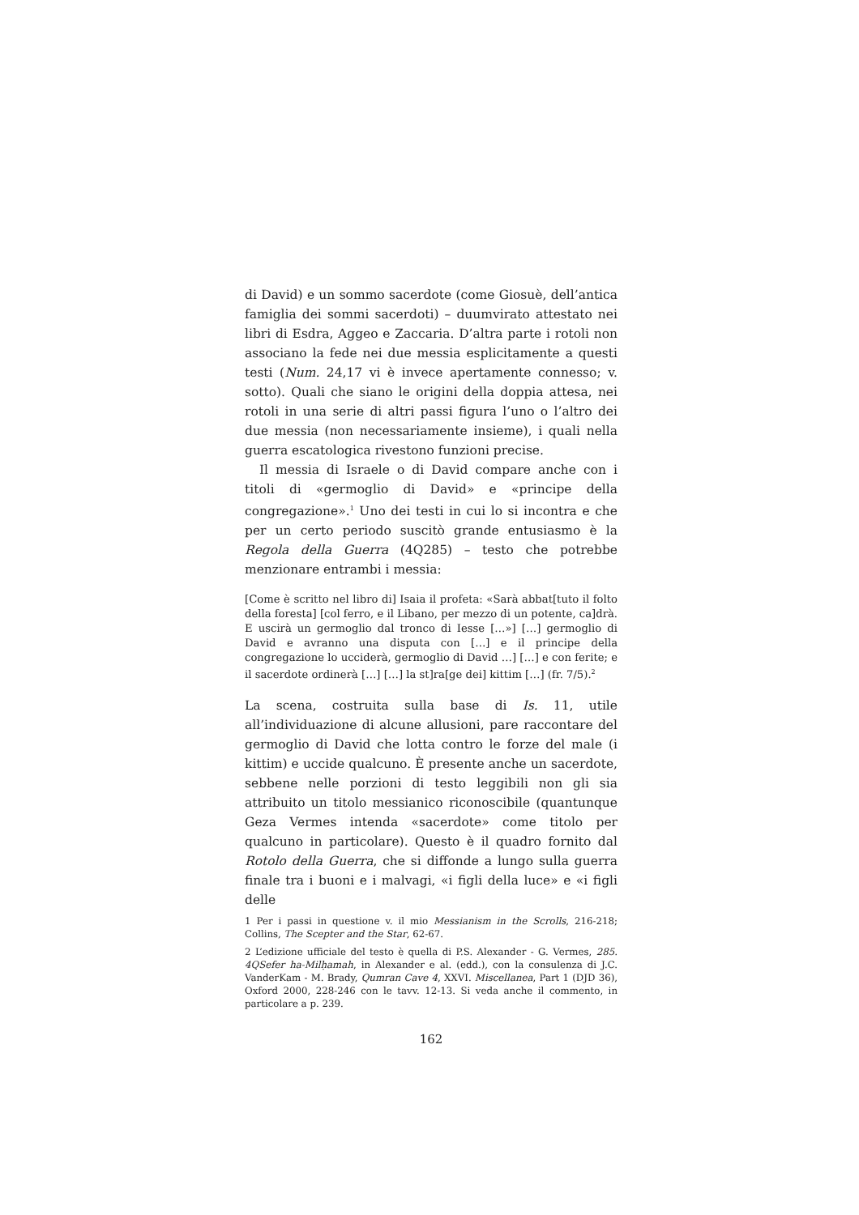di David) e un sommo sacerdote (come Giosuè, dell’antica famiglia dei sommi sacerdoti) – duumvirato attestato nei libri di Esdra, Aggeo e Zaccaria. D’altra parte i rotoli non associano la fede nei due messia esplicitamente a questi testi (Num. 24,17 vi è invece apertamente connesso; v. sotto). Quali che siano le origini della doppia attesa, nei rotoli in una serie di altri passi figura l’uno o l’altro dei due messia (non necessariamente insieme), i quali nella guerra escatologica rivestono funzioni precise.
Il messia di Israele o di David compare anche con i titoli di «germoglio di David» e «principe della congregazione».<sup>1</sup> Uno dei testi in cui lo si incontra e che per un certo periodo suscitò grande entusiasmo è la Regola della Guerra (4Q285) – testo che potrebbe menzionare entrambi i messia:
[Come è scritto nel libro di] Isaia il profeta: «Sarà abbat[tuto il folto della foresta] [col ferro, e il Libano, per mezzo di un potente, ca]drà. E uscirà un germoglio dal tronco di Iesse […»] […] germoglio di David e avranno una disputa con […] e il principe della congregazione lo ucciderà, germoglio di David …] […] e con ferite; e il sacerdote ordinerà […] […] la st]ra[ge dei] kittim […] (fr. 7/5).<sup>2</sup>
La scena, costruita sulla base di Is. 11, utile all’individuazione di alcune allusioni, pare raccontare del germoglio di David che lotta contro le forze del male (i kittim) e uccide qualcuno. È presente anche un sacerdote, sebbene nelle porzioni di testo leggibili non gli sia attribuito un titolo messianico riconoscibile (quantunque Geza Vermes intenda «sacerdote» come titolo per qualcuno in particolare). Questo è il quadro fornito dal Rotolo della Guerra, che si diffonde a lungo sulla guerra finale tra i buoni e i malvagi, «i figli della luce» e «i figli delle
1 Per i passi in questione v. il mio Messianism in the Scrolls, 216-218; Collins, The Scepter and the Star, 62-67.
2 L’edizione ufficiale del testo è quella di P.S. Alexander - G. Vermes, 285. 4QSefer ha-Milḥamah, in Alexander e al. (edd.), con la consulenza di J.C. VanderKam - M. Brady, Qumran Cave 4, XXVI. Miscellanea, Part 1 (DJD 36), Oxford 2000, 228-246 con le tavv. 12-13. Si veda anche il commento, in particolare a p. 239.
162